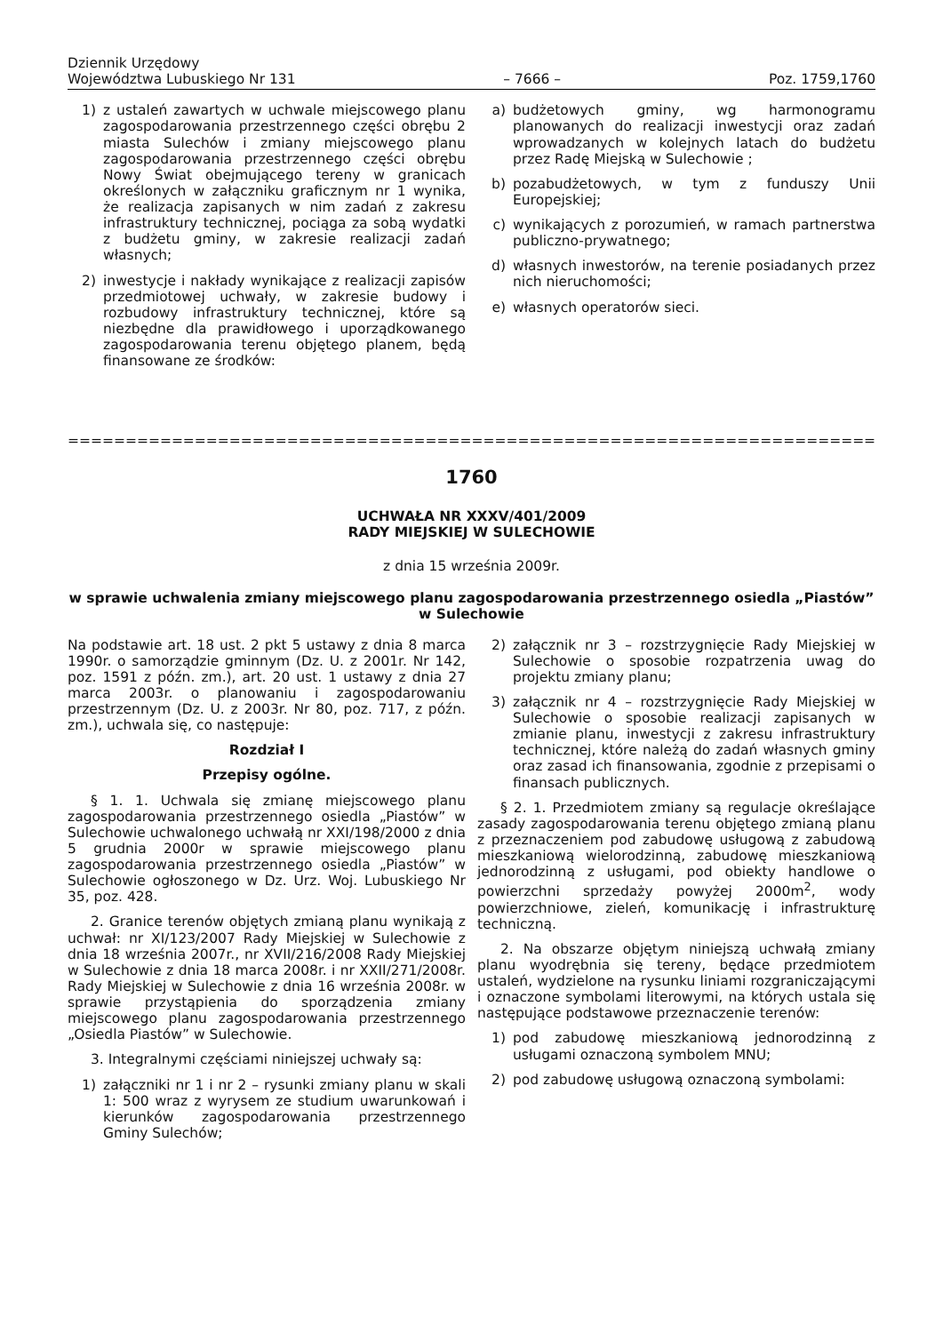Dziennik Urzędowy
Województwa Lubuskiego Nr 131
– 7666 –
Poz. 1759,1760
1) z ustaleń zawartych w uchwale miejscowego planu zagospodarowania przestrzennego części obrębu 2 miasta Sulechów i zmiany miejscowego planu zagospodarowania przestrzennego części obrębu Nowy Świat obejmującego tereny w granicach określonych w załączniku graficznym nr 1 wynika, że realizacja zapisanych w nim zadań z zakresu infrastruktury technicznej, pociąga za sobą wydatki z budżetu gminy, w zakresie realizacji zadań własnych;
2) inwestycje i nakłady wynikające z realizacji zapisów przedmiotowej uchwały, w zakresie budowy i rozbudowy infrastruktury technicznej, które są niezbędne dla prawidłowego i uporządkowanego zagospodarowania terenu objętego planem, będą finansowane ze środków:
a) budżetowych gminy, wg harmonogramu planowanych do realizacji inwestycji oraz zadań wprowadzanych w kolejnych latach do budżetu przez Radę Miejską w Sulechowie ;
b) pozabudżetowych, w tym z funduszy Unii Europejskiej;
c) wynikających z porozumień, w ramach partnerstwa publiczno-prywatnego;
d) własnych inwestorów, na terenie posiadanych przez nich nieruchomości;
e) własnych operatorów sieci.
=================================================================================
1760
UCHWAŁA NR XXXV/401/2009
RADY MIEJSKIEJ W SULECHOWIE
z dnia 15 września 2009r.
w sprawie uchwalenia zmiany miejscowego planu zagospodarowania przestrzennego osiedla „Piastów” w Sulechowie
Na podstawie art. 18 ust. 2 pkt 5 ustawy z dnia 8 marca 1990r. o samorządzie gminnym (Dz. U. z 2001r. Nr 142, poz. 1591 z późn. zm.), art. 20 ust. 1 ustawy z dnia 27 marca 2003r. o planowaniu i zagospodarowaniu przestrzennym (Dz. U. z 2003r. Nr 80, poz. 717, z późn. zm.), uchwala się, co następuje:
Rozdział I
Przepisy ogólne.
§ 1. 1. Uchwala się zmianę miejscowego planu zagospodarowania przestrzennego osiedla „Piastów” w Sulechowie uchwalonego uchwałą nr XXI/198/2000 z dnia 5 grudnia 2000r w sprawie miejscowego planu zagospodarowania przestrzennego osiedla „Piastów” w Sulechowie ogłoszonego w Dz. Urz. Woj. Lubuskiego Nr 35, poz. 428.
2. Granice terenów objętych zmianą planu wynikają z uchwał: nr XI/123/2007 Rady Miejskiej w Sulechowie z dnia 18 września 2007r., nr XVII/216/2008 Rady Miejskiej w Sulechowie z dnia 18 marca 2008r. i nr XXII/271/2008r. Rady Miejskiej w Sulechowie z dnia 16 września 2008r. w sprawie przystąpienia do sporządzenia zmiany miejscowego planu zagospodarowania przestrzennego „Osiedla Piastów” w Sulechowie.
3. Integralnymi częściami niniejszej uchwały są:
1) załączniki nr 1 i nr 2 – rysunki zmiany planu w skali 1: 500 wraz z wyrysem ze studium uwarunkowań i kierunków zagospodarowania przestrzennego Gminy Sulechów;
2) załącznik nr 3 – rozstrzygnięcie Rady Miejskiej w Sulechowie o sposobie rozpatrzenia uwag do projektu zmiany planu;
3) załącznik nr 4 – rozstrzygnięcie Rady Miejskiej w Sulechowie o sposobie realizacji zapisanych w zmianie planu, inwestycji z zakresu infrastruktury technicznej, które należą do zadań własnych gminy oraz zasad ich finansowania, zgodnie z przepisami o finansach publicznych.
§ 2. 1. Przedmiotem zmiany są regulacje określające zasady zagospodarowania terenu objętego zmianą planu z przeznaczeniem pod zabudowę usługową z zabudową mieszkaniową wielorodzinną, zabudowę mieszkaniową jednorodzinną z usługami, pod obiekty handlowe o powierzchni sprzedaży powyżej 2000m<sup>2</sup>, wody powierzchniowe, zieleń, komunikację i infrastrukturę techniczną.
2. Na obszarze objętym niniejszą uchwałą zmiany planu wyodrębnia się tereny, będące przedmiotem ustaleń, wydzielone na rysunku liniami rozgraniczającymi i oznaczone symbolami literowymi, na których ustala się następujące podstawowe przeznaczenie terenów:
1) pod zabudowę mieszkaniową jednorodzinną z usługami oznaczoną symbolem MNU;
2) pod zabudowę usługową oznaczoną symbolami: